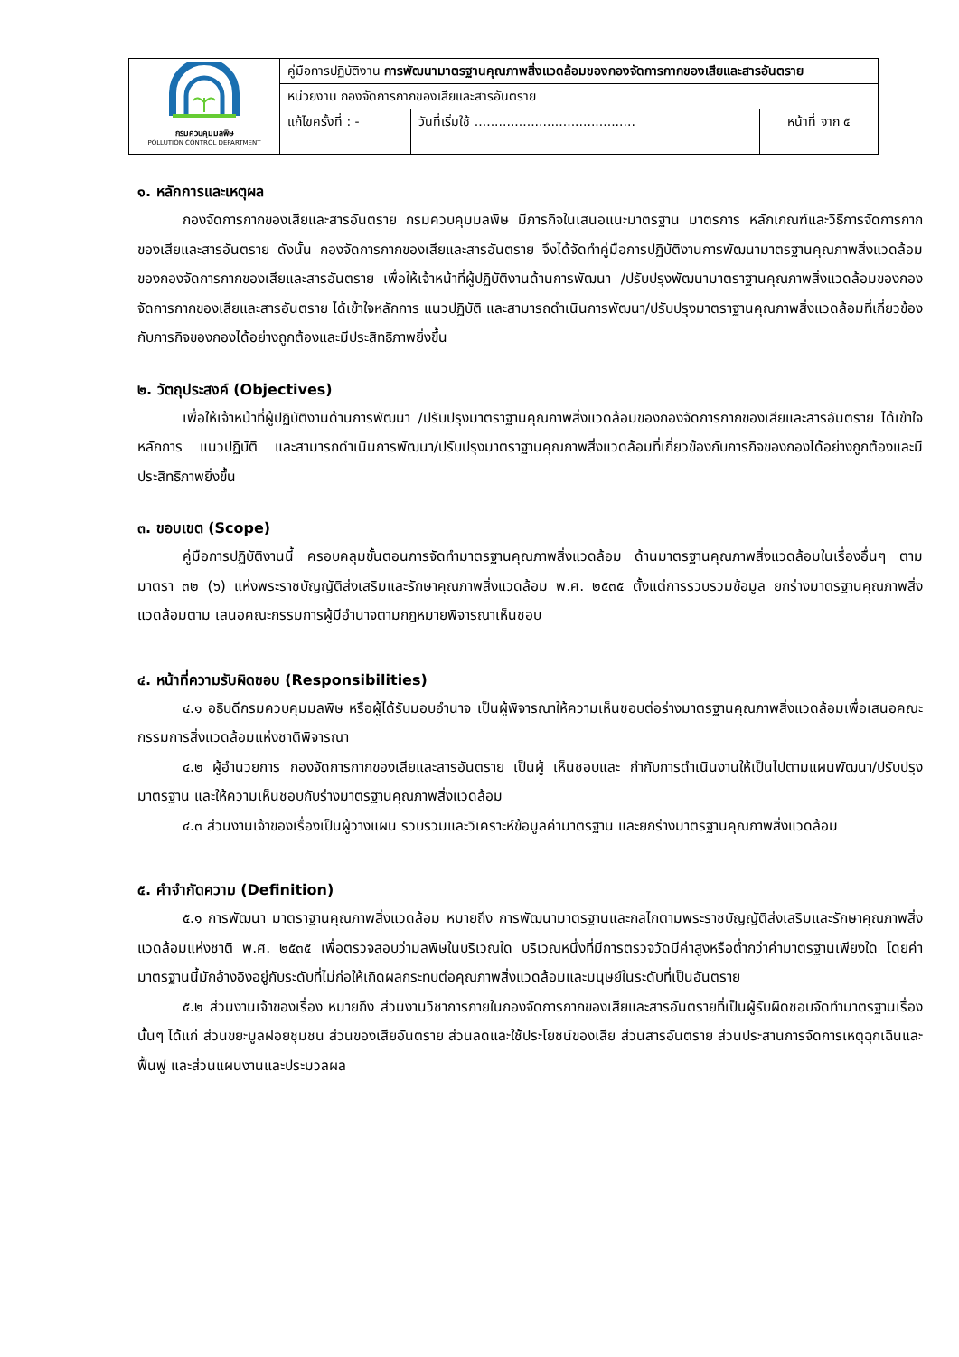| กรมควบคุมมลพิษ POLLUTION CONTROL DEPARTMENT | คู่มือการปฏิบัติงาน การพัฒนามาตรฐานคุณภาพสิ่งแวดล้อมของกองจัดการกากของเสียและสารอันตราย | | |
| | หน่วยงาน กองจัดการกากของเสียและสารอันตราย | | |
| | แก้ไขครั้งที่ : - | วันที่เริ่มใช้ ........................................ | หน้าที่ จาก ๕ |
๑. หลักการและเหตุผล
กองจัดการกากของเสียและสารอันตราย กรมควบคุมมลพิษ มีภารกิจในเสนอแนะมาตรฐาน มาตรการ หลักเกณฑ์และวิธีการจัดการกากของเสียและสารอันตราย ดังนั้น กองจัดการกากของเสียและสารอันตราย จึงได้จัดทำคู่มือการปฏิบัติงานการพัฒนามาตรฐานคุณภาพสิ่งแวดล้อม ของกองจัดการกากของเสียและสารอันตราย เพื่อให้เจ้าหน้าที่ผู้ปฏิบัติงานด้านการพัฒนา /ปรับปรุงพัฒนามาตราฐานคุณภาพสิ่งแวดล้อมของกองจัดการกากของเสียและสารอันตราย ได้เข้าใจหลักการ แนวปฏิบัติ และสามารถดำเนินการพัฒนา/ปรับปรุงมาตราฐานคุณภาพสิ่งแวดล้อมที่เกี่ยวข้องกับภารกิจของกองได้อย่างถูกต้องและมีประสิทธิภาพยิ่งขึ้น
๒. วัตถุประสงค์ (Objectives)
เพื่อให้เจ้าหน้าที่ผู้ปฏิบัติงานด้านการพัฒนา /ปรับปรุงมาตราฐานคุณภาพสิ่งแวดล้อมของกองจัดการกากของเสียและสารอันตราย ได้เข้าใจหลักการ แนวปฏิบัติ และสามารถดำเนินการพัฒนา/ปรับปรุงมาตราฐานคุณภาพสิ่งแวดล้อมที่เกี่ยวข้องกับภารกิจของกองได้อย่างถูกต้องและมีประสิทธิภาพยิ่งขึ้น
๓. ขอบเขต (Scope)
คู่มือการปฏิบัติงานนี้ ครอบคลุมขั้นตอนการจัดทำมาตรฐานคุณภาพสิ่งแวดล้อม ด้านมาตรฐานคุณภาพสิ่งแวดล้อมในเรื่องอื่นๆ ตาม มาตรา ๓๒ (๖) แห่งพระราชบัญญัติส่งเสริมและรักษาคุณภาพสิ่งแวดล้อม พ.ศ. ๒๕๓๕ ตั้งแต่การรวบรวมข้อมูล ยกร่างมาตรฐานคุณภาพสิ่งแวดล้อมตาม เสนอคณะกรรมการผู้มีอำนาจตามกฎหมายพิจารณาเห็นชอบ
๔. หน้าที่ความรับผิดชอบ (Responsibilities)
๔.๑ อธิบดีกรมควบคุมมลพิษ หรือผู้ได้รับมอบอำนาจ เป็นผู้พิจารณาให้ความเห็นชอบต่อร่างมาตรฐานคุณภาพสิ่งแวดล้อมเพื่อเสนอคณะกรรมการสิ่งแวดล้อมแห่งชาติพิจารณา
๔.๒ ผู้อำนวยการ กองจัดการกากของเสียและสารอันตราย เป็นผู้ เห็นชอบและ กำกับการดำเนินงานให้เป็นไปตามแผนพัฒนา/ปรับปรุงมาตรฐาน และให้ความเห็นชอบกับร่างมาตรฐานคุณภาพสิ่งแวดล้อม
๔.๓ ส่วนงานเจ้าของเรื่องเป็นผู้วางแผน รวบรวมและวิเคราะห์ข้อมูลค่ามาตรฐาน และยกร่างมาตรฐานคุณภาพสิ่งแวดล้อม
๕. คำจำกัดความ (Definition)
๕.๑ การพัฒนา มาตราฐานคุณภาพสิ่งแวดล้อม หมายถึง การพัฒนามาตรฐานและกลไกตามพระราชบัญญัติส่งเสริมและรักษาคุณภาพสิ่งแวดล้อมแห่งชาติ พ.ศ. ๒๕๓๕ เพื่อตรวจสอบว่ามลพิษในบริเวณใด บริเวณหนึ่งที่มีการตรวจวัดมีค่าสูงหรือต่ำกว่าค่ามาตรฐานเพียงใด โดยค่ามาตรฐานนี้มักอ้างอิงอยู่กับระดับที่ไม่ก่อให้เกิดผลกระทบต่อคุณภาพสิ่งแวดล้อมและมนุษย์ในระดับที่เป็นอันตราย
๕.๒ ส่วนงานเจ้าของเรื่อง หมายถึง ส่วนงานวิชาการภายในกองจัดการกากของเสียและสารอันตรายที่เป็นผู้รับผิดชอบจัดทำมาตรฐานเรื่องนั้นๆ ได้แก่ ส่วนขยะมูลฝอยชุมชน ส่วนของเสียอันตราย ส่วนลดและใช้ประโยชน์ของเสีย ส่วนสารอันตราย ส่วนประสานการจัดการเหตุฉุกเฉินและฟื้นฟู และส่วนแผนงานและประมวลผล